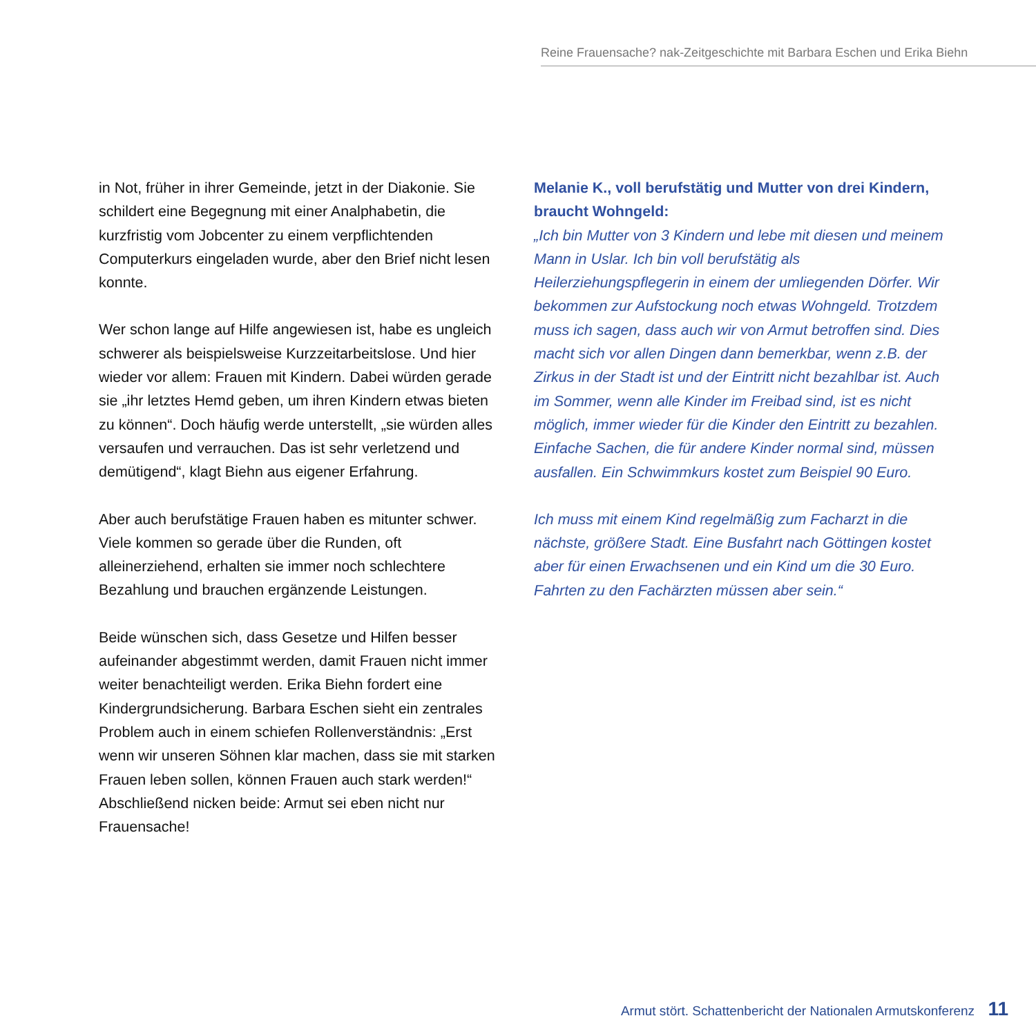Reine Frauensache? nak-Zeitgeschichte mit Barbara Eschen und Erika Biehn
in Not, früher in ihrer Gemeinde, jetzt in der Diakonie. Sie schildert eine Begegnung mit einer Analphabetin, die kurzfristig vom Jobcenter zu einem verpflichtenden Computerkurs eingeladen wurde, aber den Brief nicht lesen konnte.
Wer schon lange auf Hilfe angewiesen ist, habe es ungleich schwerer als beispielsweise Kurzzeitarbeitslose. Und hier wieder vor allem: Frauen mit Kindern. Dabei würden gerade sie „ihr letztes Hemd geben, um ihren Kindern etwas bieten zu können“. Doch häufig werde unterstellt, „sie würden alles versaufen und verrauchen. Das ist sehr verletzend und demütigend“, klagt Biehn aus eigener Erfahrung.
Aber auch berufstätige Frauen haben es mitunter schwer. Viele kommen so gerade über die Runden, oft alleinerziehend, erhalten sie immer noch schlechtere Bezahlung und brauchen ergänzende Leistungen.
Beide wünschen sich, dass Gesetze und Hilfen besser aufeinander abgestimmt werden, damit Frauen nicht immer weiter benachteiligt werden. Erika Biehn fordert eine Kindergrundsicherung. Barbara Eschen sieht ein zentrales Problem auch in einem schiefen Rollenverständnis: „Erst wenn wir unseren Söhnen klar machen, dass sie mit starken Frauen leben sollen, können Frauen auch stark werden!“ Abschließend nicken beide: Armut sei eben nicht nur Frauensache!
Melanie K., voll berufstätig und Mutter von drei Kindern, braucht Wohngeld:
„Ich bin Mutter von 3 Kindern und lebe mit diesen und meinem Mann in Uslar. Ich bin voll berufstätig als Heilerziehungspflegerin in einem der umliegenden Dörfer. Wir bekommen zur Aufstockung noch etwas Wohngeld. Trotzdem muss ich sagen, dass auch wir von Armut betroffen sind. Dies macht sich vor allen Dingen dann bemerkbar, wenn z.B. der Zirkus in der Stadt ist und der Eintritt nicht bezahlbar ist. Auch im Sommer, wenn alle Kinder im Freibad sind, ist es nicht möglich, immer wieder für die Kinder den Eintritt zu bezahlen. Einfache Sachen, die für andere Kinder normal sind, müssen ausfallen. Ein Schwimmkurs kostet zum Beispiel 90 Euro.
Ich muss mit einem Kind regelmäßig zum Facharzt in die nächste, größere Stadt. Eine Busfahrt nach Göttingen kostet aber für einen Erwachsenen und ein Kind um die 30 Euro. Fahrten zu den Fachärzten müssen aber sein.“
Armut stört. Schattenbericht der Nationalen Armutskonferenz 11